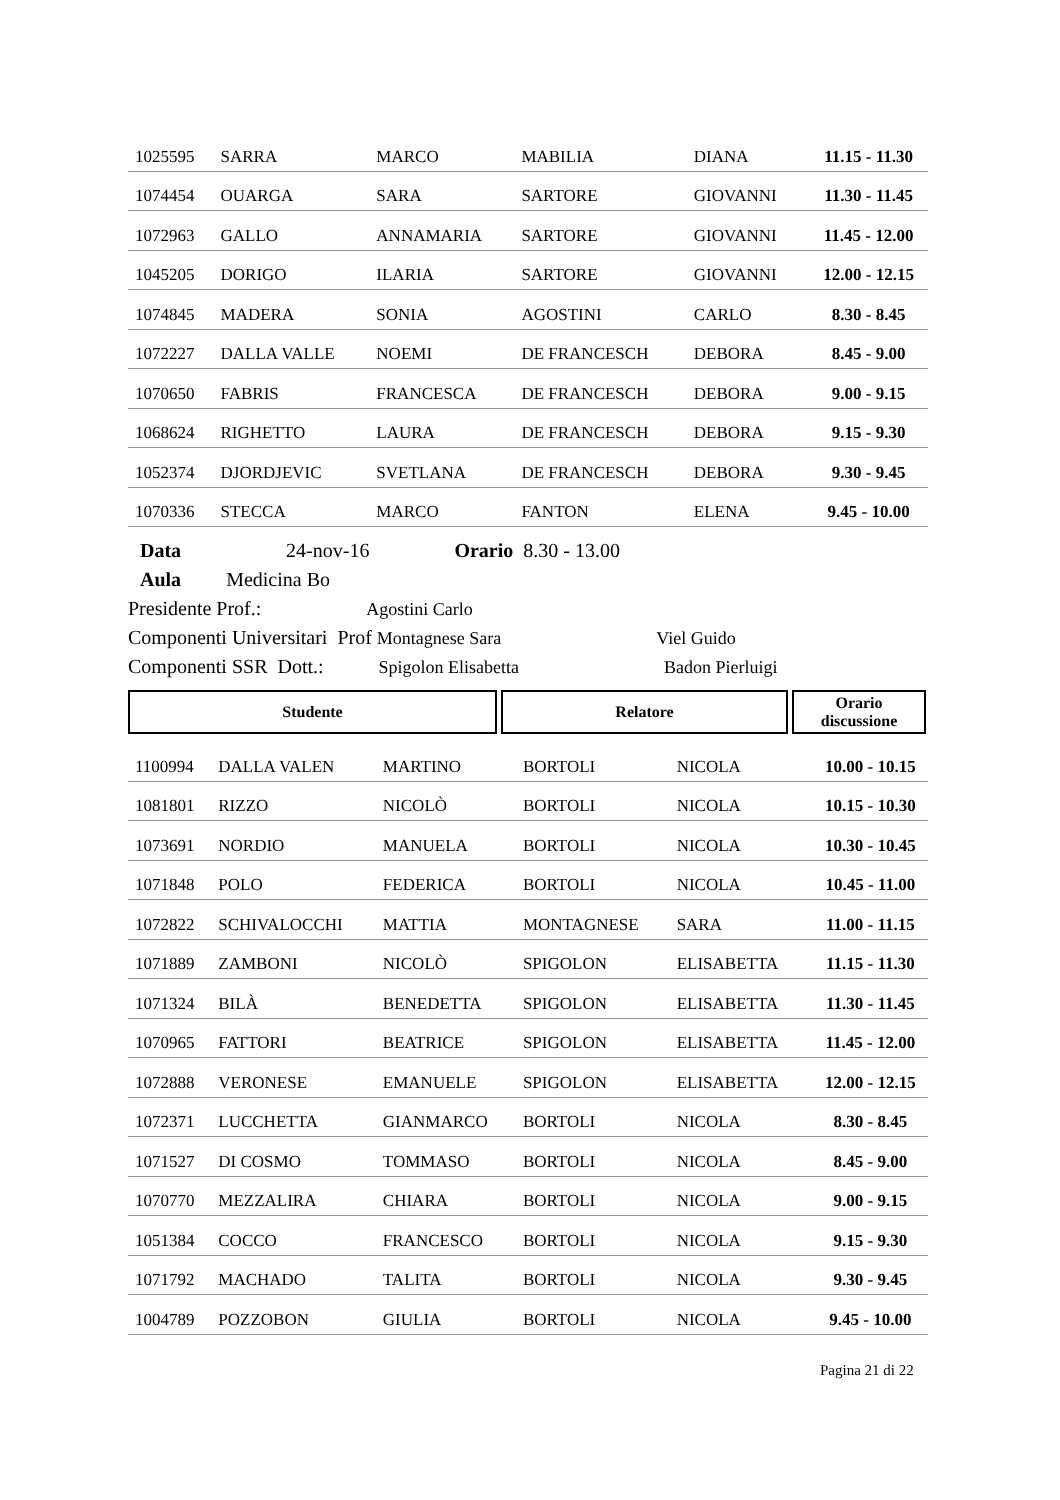| 1025595 | SARRA | MARCO | MABILIA | DIANA | 11.15 - 11.30 |
| 1074454 | OUARGA | SARA | SARTORE | GIOVANNI | 11.30 - 11.45 |
| 1072963 | GALLO | ANNAMARIA | SARTORE | GIOVANNI | 11.45 - 12.00 |
| 1045205 | DORIGO | ILARIA | SARTORE | GIOVANNI | 12.00 - 12.15 |
| 1074845 | MADERA | SONIA | AGOSTINI | CARLO | 8.30 - 8.45 |
| 1072227 | DALLA VALLE | NOEMI | DE FRANCESCH | DEBORA | 8.45 - 9.00 |
| 1070650 | FABRIS | FRANCESCA | DE FRANCESCH | DEBORA | 9.00 - 9.15 |
| 1068624 | RIGHETTO | LAURA | DE FRANCESCH | DEBORA | 9.15 - 9.30 |
| 1052374 | DJORDJEVIC | SVETLANA | DE FRANCESCH | DEBORA | 9.30 - 9.45 |
| 1070336 | STECCA | MARCO | FANTON | ELENA | 9.45 - 10.00 |
Data 24-nov-16 Orario 8.30 - 13.00
Aula Medicina Bo
Presidente Prof.: Agostini Carlo
Componenti Universitari Prof Montagnese Sara Viel Guido
Componenti SSR Dott.: Spigolon Elisabetta Badon Pierluigi
Studente Relatore Orario
discussione
| 1100994 | DALLA VALEN | MARTINO | BORTOLI | NICOLA | 10.00 - 10.15 |
| 1081801 | RIZZO | NICOLÒ | BORTOLI | NICOLA | 10.15 - 10.30 |
| 1073691 | NORDIO | MANUELA | BORTOLI | NICOLA | 10.30 - 10.45 |
| 1071848 | POLO | FEDERICA | BORTOLI | NICOLA | 10.45 - 11.00 |
| 1072822 | SCHIVALOCCHI | MATTIA | MONTAGNESE | SARA | 11.00 - 11.15 |
| 1071889 | ZAMBONI | NICOLÒ | SPIGOLON | ELISABETTA | 11.15 - 11.30 |
| 1071324 | BILÀ | BENEDETTA | SPIGOLON | ELISABETTA | 11.30 - 11.45 |
| 1070965 | FATTORI | BEATRICE | SPIGOLON | ELISABETTA | 11.45 - 12.00 |
| 1072888 | VERONESE | EMANUELE | SPIGOLON | ELISABETTA | 12.00 - 12.15 |
| 1072371 | LUCCHETTA | GIANMARCO | BORTOLI | NICOLA | 8.30 - 8.45 |
| 1071527 | DI COSMO | TOMMASO | BORTOLI | NICOLA | 8.45 - 9.00 |
| 1070770 | MEZZALIRA | CHIARA | BORTOLI | NICOLA | 9.00 - 9.15 |
| 1051384 | COCCO | FRANCESCO | BORTOLI | NICOLA | 9.15 - 9.30 |
| 1071792 | MACHADO | TALITA | BORTOLI | NICOLA | 9.30 - 9.45 |
| 1004789 | POZZOBON | GIULIA | BORTOLI | NICOLA | 9.45 - 10.00 |
Pagina 21 di 22